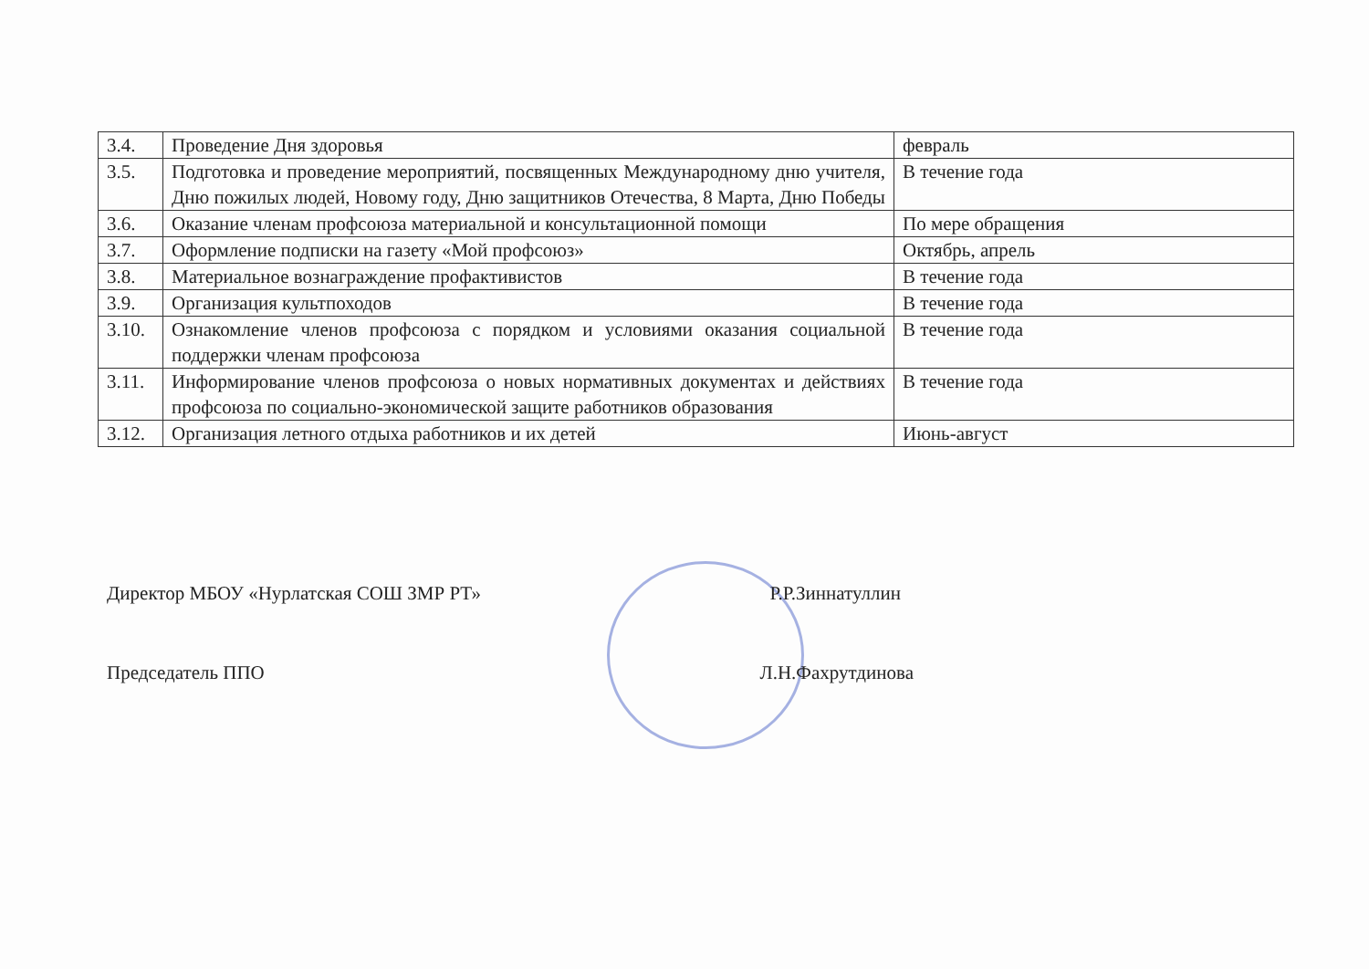| 3.4. | Проведение Дня здоровья | февраль |
| 3.5. | Подготовка и проведение мероприятий, посвященных Международному дню учителя, Дню пожилых людей, Новому году, Дню защитников Отечества, 8 Марта, Дню Победы | В течение года |
| 3.6. | Оказание членам профсоюза материальной и консультационной помощи | По мере обращения |
| 3.7. | Оформление подписки на газету «Мой профсоюз» | Октябрь, апрель |
| 3.8. | Материальное вознаграждение профактивистов | В течение года |
| 3.9. | Организация культпоходов | В течение года |
| 3.10. | Ознакомление членов профсоюза с порядком и условиями оказания социальной поддержки членам профсоюза | В течение года |
| 3.11. | Информирование членов профсоюза о новых нормативных документах и действиях профсоюза по социально-экономической защите работников образования | В течение года |
| 3.12. | Организация летного отдыха работников и их детей | Июнь-август |
Директор МБОУ «Нурлатская СОШ ЗМР РТ» Р.Р.Зиннатуллин
Председатель ППО Л.Н.Фахрутдинова